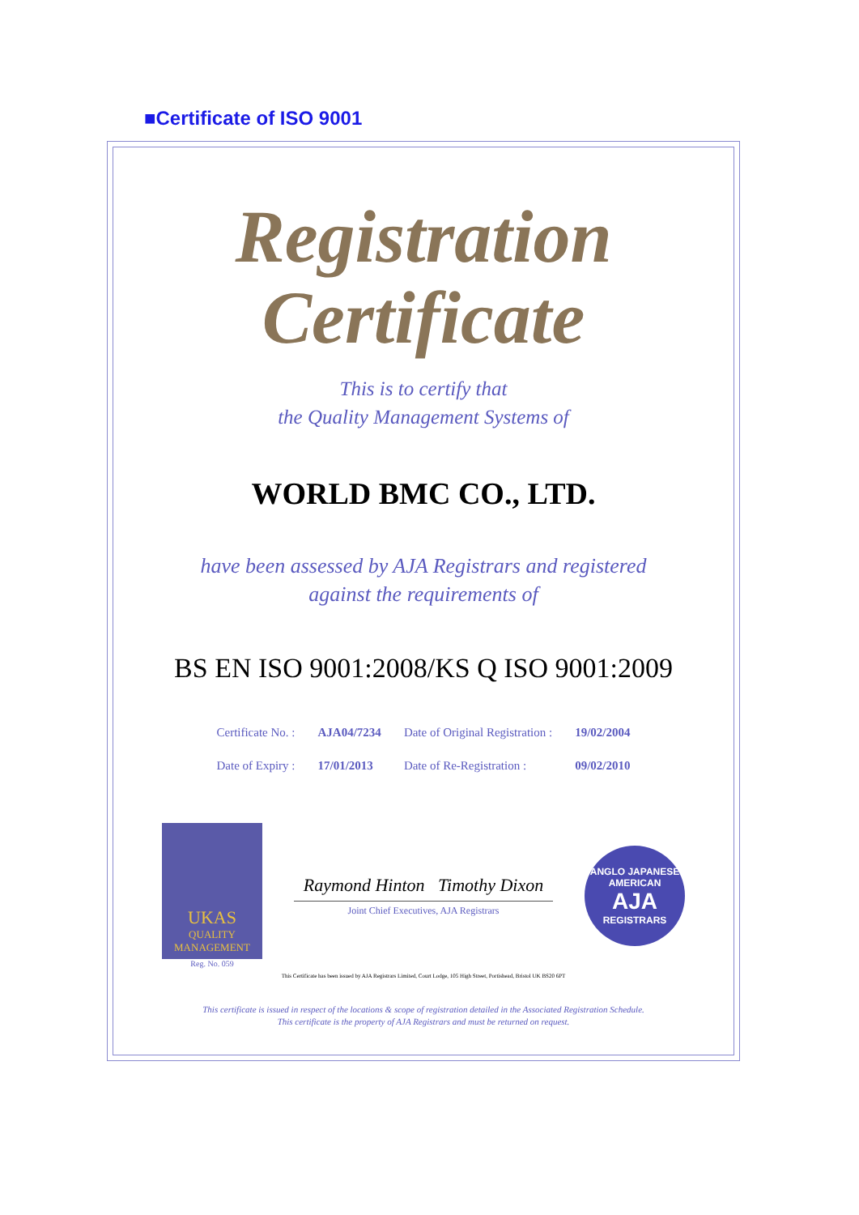■Certificate of ISO 9001
Registration
Certificate
This is to certify that
the Quality Management Systems of
WORLD BMC CO., LTD.
have been assessed by AJA Registrars and registered
against the requirements of
BS EN ISO 9001:2008/KS Q ISO 9001:2009
| Certificate No. : | AJA04/7234 | Date of Original Registration : | 19/02/2004 |
| Date of Expiry : | 17/01/2013 | Date of Re-Registration : | 09/02/2010 |
UKAS
QUALITY
MANAGEMENT
Reg. No. 059
Raymond Hinton Timothy Dixon
Joint Chief Executives, AJA Registrars
ANGLO JAPANESE AMERICAN
AJA
REGISTRARS
This Certificate has been issued by AJA Registrars Limited, Court Lodge, 105 High Street, Portishead, Bristol UK BS20 6PT
This certificate is issued in respect of the locations & scope of registration detailed in the Associated Registration Schedule.
This certificate is the property of AJA Registrars and must be returned on request.